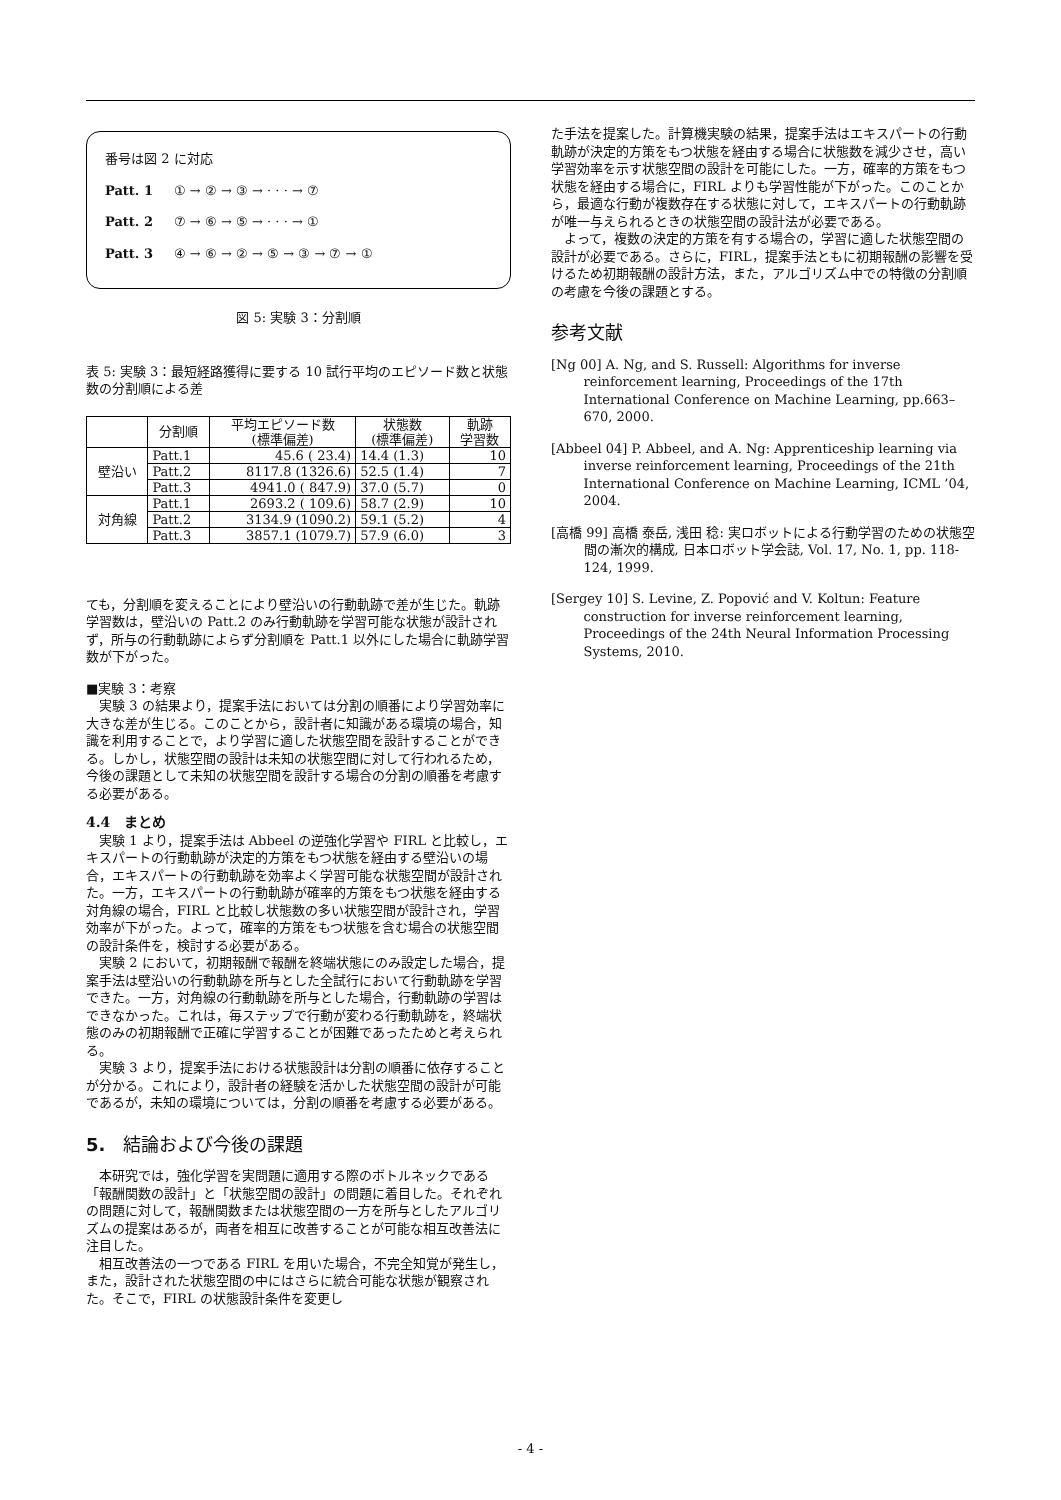番号は図 2 に対応
Patt. 1 ① → ② → ③ → · · · → ⑦
Patt. 2 ⑦ → ⑥ → ⑤ → · · · → ①
Patt. 3 ④ → ⑥ → ② → ⑤ → ③ → ⑦ → ①
図 5: 実験 3：分割順
表 5: 実験 3：最短経路獲得に要する 10 試行平均のエピソード数と状態数の分割順による差
| | 分割順 | 平均エピソード数 (標準偏差) | 状態数 (標準偏差) | 軌跡 学習数 |
| --- | --- | --- | --- | --- |
| 壁沿い | Patt.1 | 45.6 ( 23.4) | 14.4 (1.3) | 10 |
| | Patt.2 | 8117.8 (1326.6) | 52.5 (1.4) | 7 |
| | Patt.3 | 4941.0 ( 847.9) | 37.0 (5.7) | 0 |
| 対角線 | Patt.1 | 2693.2 ( 109.6) | 58.7 (2.9) | 10 |
| | Patt.2 | 3134.9 (1090.2) | 59.1 (5.2) | 4 |
| | Patt.3 | 3857.1 (1079.7) | 57.9 (6.0) | 3 |
ても，分割順を変えることにより壁沿いの行動軌跡で差が生じた。軌跡学習数は，壁沿いの Patt.2 のみ行動軌跡を学習可能な状態が設計されず，所与の行動軌跡によらず分割順を Patt.1 以外にした場合に軌跡学習数が下がった。
■実験 3：考察
実験 3 の結果より，提案手法においては分割の順番により学習効率に大きな差が生じる。このことから，設計者に知識がある環境の場合，知識を利用することで，より学習に適した状態空間を設計することができる。しかし，状態空間の設計は未知の状態空間に対して行われるため，今後の課題として未知の状態空間を設計する場合の分割の順番を考慮する必要がある。
4.4　まとめ
実験 1 より，提案手法は Abbeel の逆強化学習や FIRL と比較し，エキスパートの行動軌跡が決定的方策をもつ状態を経由する壁沿いの場合，エキスパートの行動軌跡を効率よく学習可能な状態空間が設計された。一方，エキスパートの行動軌跡が確率的方策をもつ状態を経由する対角線の場合，FIRL と比較し状態数の多い状態空間が設計され，学習効率が下がった。よって，確率的方策をもつ状態を含む場合の状態空間の設計条件を，検討する必要がある。
実験 2 において，初期報酬で報酬を終端状態にのみ設定した場合，提案手法は壁沿いの行動軌跡を所与とした全試行において行動軌跡を学習できた。一方，対角線の行動軌跡を所与とした場合，行動軌跡の学習はできなかった。これは，毎ステップで行動が変わる行動軌跡を，終端状態のみの初期報酬で正確に学習することが困難であったためと考えられる。
実験 3 より，提案手法における状態設計は分割の順番に依存することが分かる。これにより，設計者の経験を活かした状態空間の設計が可能であるが，未知の環境については，分割の順番を考慮する必要がある。
5.　結論および今後の課題
本研究では，強化学習を実問題に適用する際のボトルネックである「報酬関数の設計」と「状態空間の設計」の問題に着目した。それぞれの問題に対して，報酬関数または状態空間の一方を所与としたアルゴリズムの提案はあるが，両者を相互に改善することが可能な相互改善法に注目した。
相互改善法の一つである FIRL を用いた場合，不完全知覚が発生し，また，設計された状態空間の中にはさらに統合可能な状態が観察された。そこで，FIRL の状態設計条件を変更し
た手法を提案した。計算機実験の結果，提案手法はエキスパートの行動軌跡が決定的方策をもつ状態を経由する場合に状態数を減少させ，高い学習効率を示す状態空間の設計を可能にした。一方，確率的方策をもつ状態を経由する場合に，FIRL よりも学習性能が下がった。このことから，最適な行動が複数存在する状態に対して，エキスパートの行動軌跡が唯一与えられるときの状態空間の設計法が必要である。
よって，複数の決定的方策を有する場合の，学習に適した状態空間の設計が必要である。さらに，FIRL，提案手法ともに初期報酬の影響を受けるため初期報酬の設計方法，また，アルゴリズム中での特徴の分割順の考慮を今後の課題とする。
参考文献
[Ng 00] A. Ng, and S. Russell: Algorithms for inverse reinforcement learning, Proceedings of the 17th International Conference on Machine Learning, pp.663–670, 2000.
[Abbeel 04] P. Abbeel, and A. Ng: Apprenticeship learning via inverse reinforcement learning, Proceedings of the 21th International Conference on Machine Learning, ICML ’04, 2004.
[高橋 99] 高橋 泰岳, 浅田 稔: 実ロボットによる行動学習のための状態空間の漸次的構成, 日本ロボット学会誌, Vol. 17, No. 1, pp. 118-124, 1999.
[Sergey 10] S. Levine, Z. Popović and V. Koltun: Feature construction for inverse reinforcement learning, Proceedings of the 24th Neural Information Processing Systems, 2010.
- 4 -